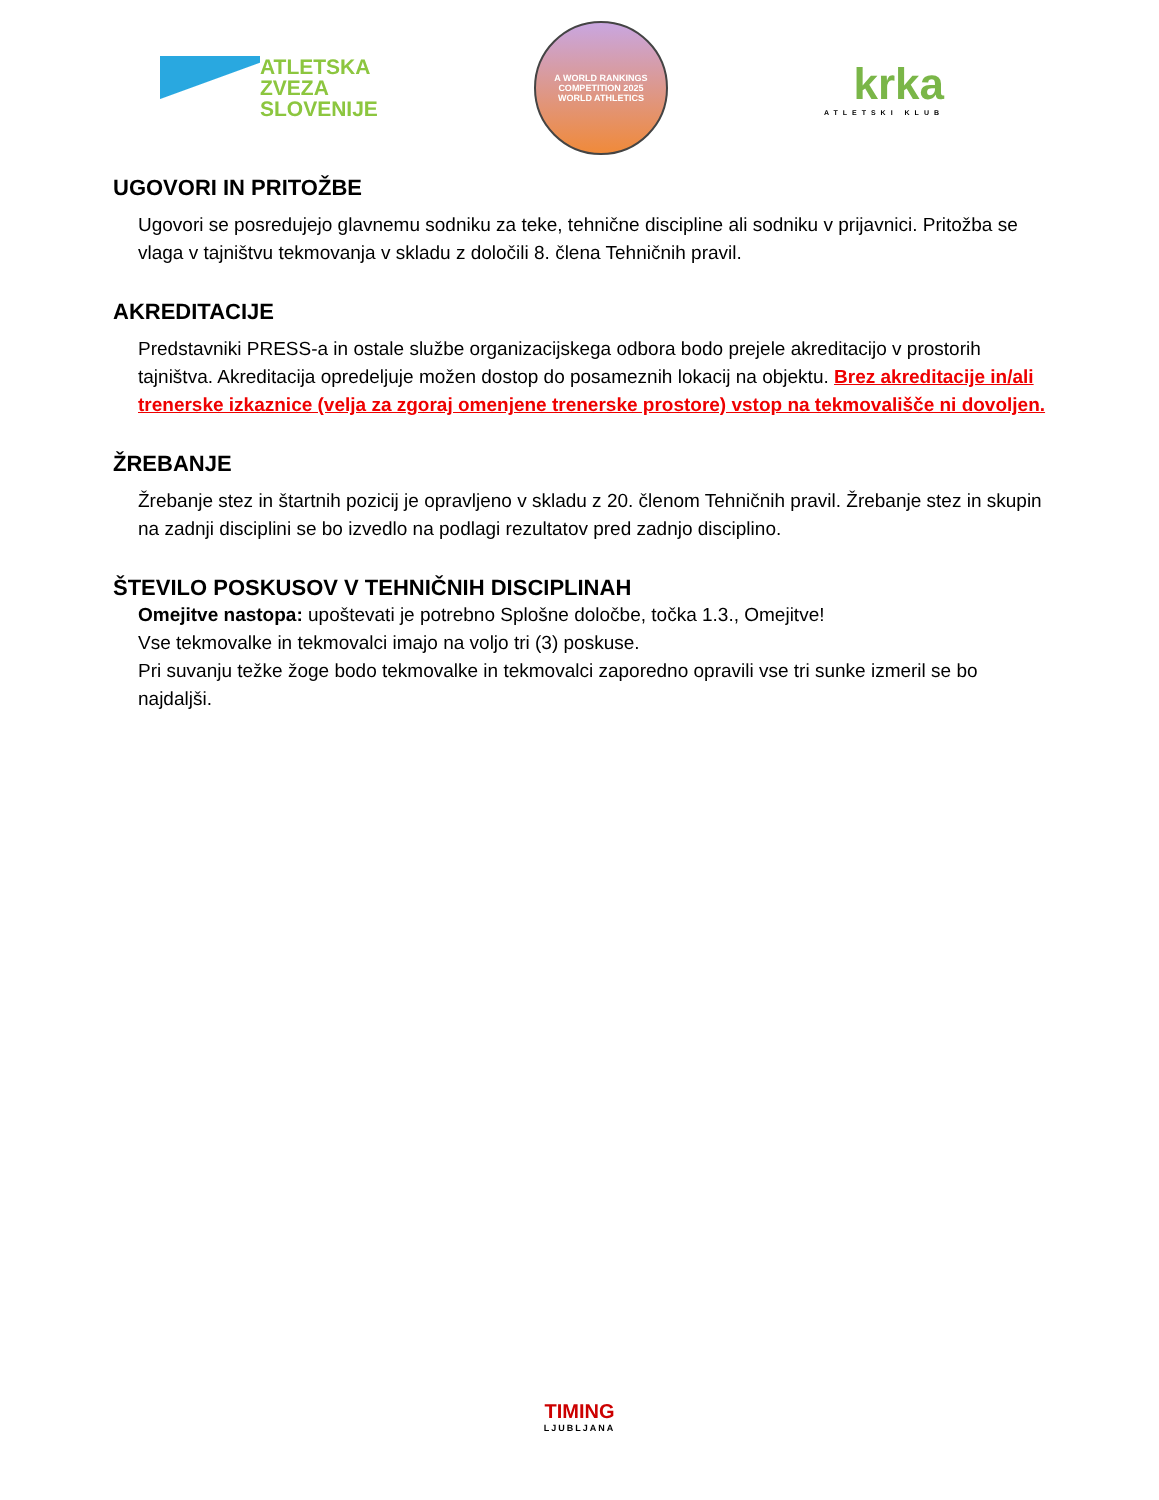ATLETSKA
ZVEZA
SLOVENIJE
A WORLD RANKINGS COMPETITION 2025
WORLD ATHLETICS
krka
ATLETSKI KLUB
UGOVORI IN PRITOŽBE
Ugovori se posredujejo glavnemu sodniku za teke, tehnične discipline ali sodniku v prijavnici. Pritožba se vlaga v tajništvu tekmovanja v skladu z določili 8. člena Tehničnih pravil.
AKREDITACIJE
Predstavniki PRESS-a in ostale službe organizacijskega odbora bodo prejele akreditacijo v prostorih tajništva. Akreditacija opredeljuje možen dostop do posameznih lokacij na objektu. Brez akreditacije in/ali trenerske izkaznice (velja za zgoraj omenjene trenerske prostore) vstop na tekmovališče ni dovoljen.
ŽREBANJE
Žrebanje stez in štartnih pozicij je opravljeno v skladu z 20. členom Tehničnih pravil. Žrebanje stez in skupin na zadnji disciplini se bo izvedlo na podlagi rezultatov pred zadnjo disciplino.
ŠTEVILO POSKUSOV V TEHNIČNIH DISCIPLINAH
Omejitve nastopa: upoštevati je potrebno Splošne določbe, točka 1.3., Omejitve!
Vse tekmovalke in tekmovalci imajo na voljo tri (3) poskuse.
Pri suvanju težke žoge bodo tekmovalke in tekmovalci zaporedno opravili vse tri sunke izmeril se bo najdaljši.
TIMING
LJUBLJANA